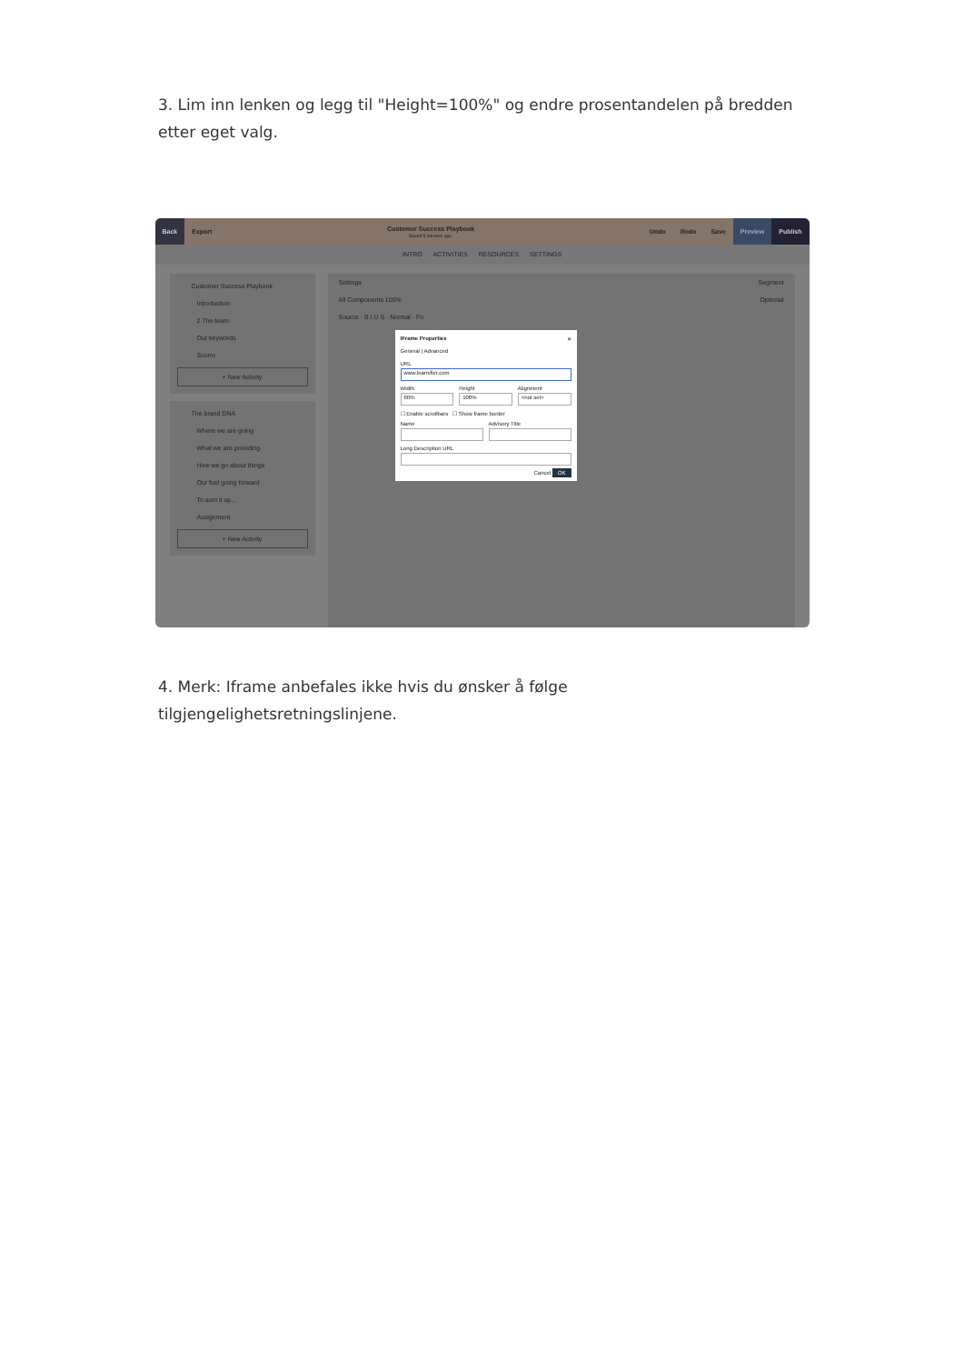3. Lim inn lenken og legg til "Height=100%" og endre prosentandelen på bredden etter eget valg.
Back
Export
Customer Success Playbook
Saved 5 minutes ago.
Undo Redo Save
Preview Publish
INTRO ACTIVITIES RESOURCES SETTINGS
Customer Success Playbook
Introduction
2 The team
Our keywords
Scorm
+ New Activity
The brand DNA
Where we are going
What we are providing
How we go about things
Our fuel going forward
To sum it up...
Assignment
+ New Activity
Settings Segment
All Components 100% Optional
Source · B I U S · Normal · Fo
IFrame Properties ✕
General | Advanced
URL
www.learnifier.com
Width
60%
Height
100%
Alignment
<not set>
☐ Enable scrollbars ☐ Show frame border
Name Advisory Title
Long Description URL
Cancel OK
4. Merk: Iframe anbefales ikke hvis du ønsker å følge tilgjengelighetsretningslinjene.